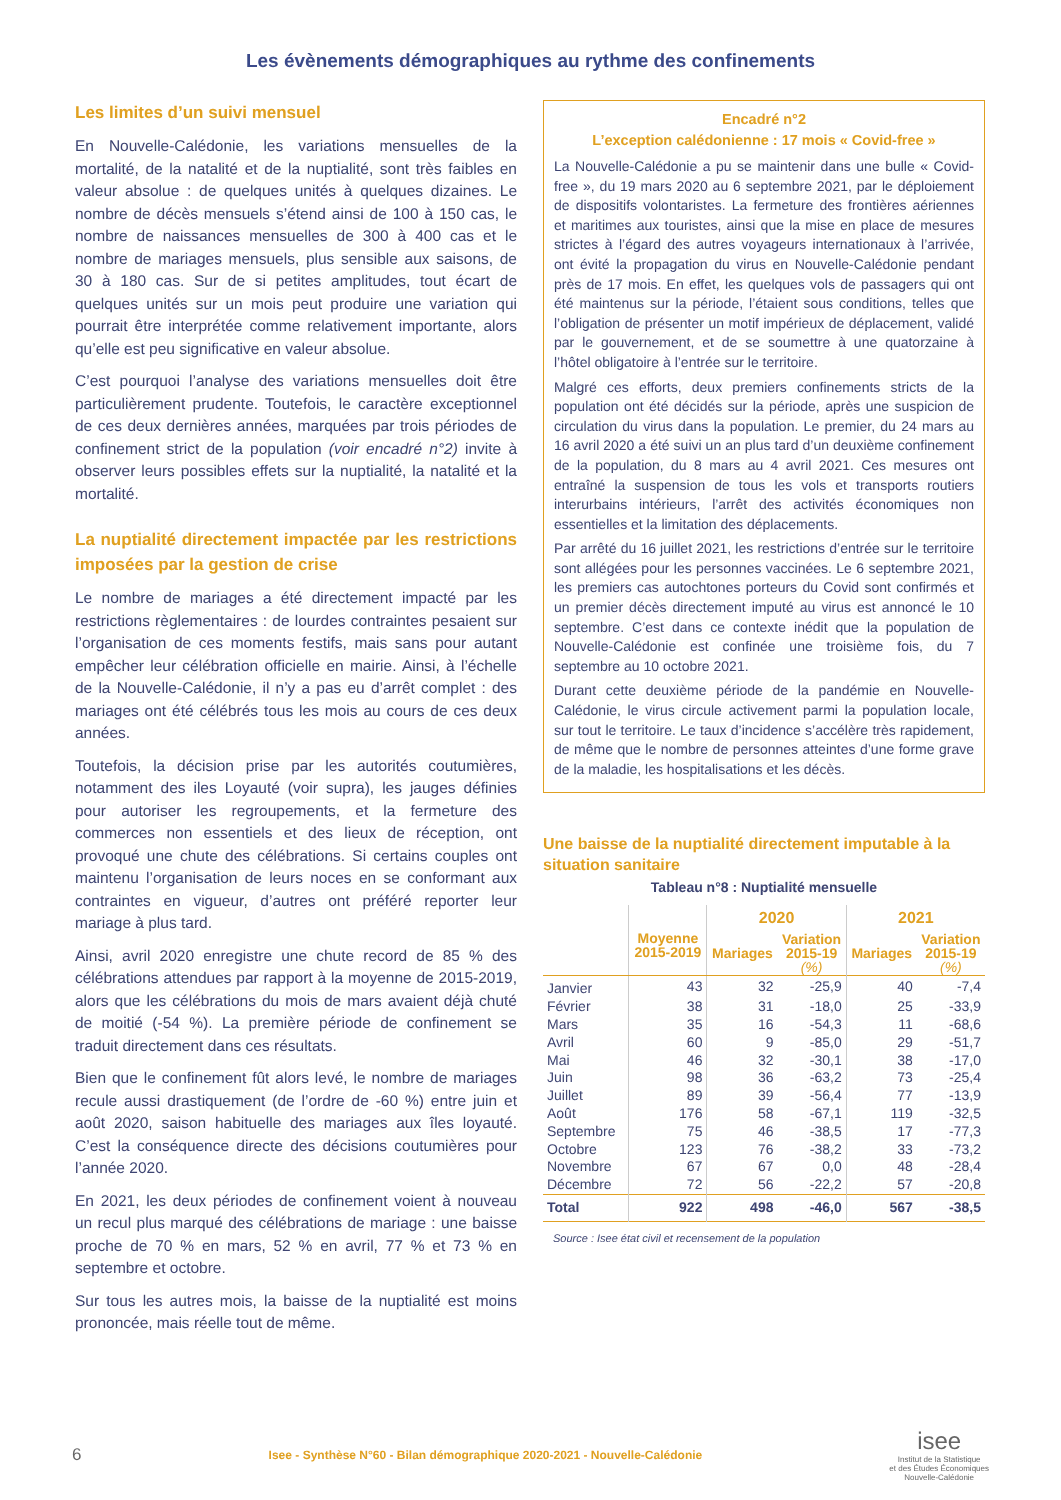Les évènements démographiques au rythme des confinements
Les limites d’un suivi mensuel
En Nouvelle-Calédonie, les variations mensuelles de la mortalité, de la natalité et de la nuptialité, sont très faibles en valeur absolue : de quelques unités à quelques dizaines. Le nombre de décès mensuels s’étend ainsi de 100 à 150 cas, le nombre de naissances mensuelles de 300 à 400 cas et le nombre de mariages mensuels, plus sensible aux saisons, de 30 à 180 cas. Sur de si petites amplitudes, tout écart de quelques unités sur un mois peut produire une variation qui pourrait être interprétée comme relativement importante, alors qu’elle est peu significative en valeur absolue.
C’est pourquoi l’analyse des variations mensuelles doit être particulièrement prudente. Toutefois, le caractère exceptionnel de ces deux dernières années, marquées par trois périodes de confinement strict de la population (voir encadré n°2) invite à observer leurs possibles effets sur la nuptialité, la natalité et la mortalité.
La nuptialité directement impactée par les restrictions imposées par la gestion de crise
Le nombre de mariages a été directement impacté par les restrictions règlementaires : de lourdes contraintes pesaient sur l’organisation de ces moments festifs, mais sans pour autant empêcher leur célébration officielle en mairie. Ainsi, à l’échelle de la Nouvelle-Calédonie, il n’y a pas eu d’arrêt complet : des mariages ont été célébrés tous les mois au cours de ces deux années.
Toutefois, la décision prise par les autorités coutumières, notamment des iles Loyauté (voir supra), les jauges définies pour autoriser les regroupements, et la fermeture des commerces non essentiels et des lieux de réception, ont provoqué une chute des célébrations. Si certains couples ont maintenu l’organisation de leurs noces en se conformant aux contraintes en vigueur, d’autres ont préféré reporter leur mariage à plus tard.
Ainsi, avril 2020 enregistre une chute record de 85 % des célébrations attendues par rapport à la moyenne de 2015-2019, alors que les célébrations du mois de mars avaient déjà chuté de moitié (-54 %). La première période de confinement se traduit directement dans ces résultats.
Bien que le confinement fût alors levé, le nombre de mariages recule aussi drastiquement (de l’ordre de -60 %) entre juin et août 2020, saison habituelle des mariages aux îles loyauté. C’est la conséquence directe des décisions coutumières pour l’année 2020.
En 2021, les deux périodes de confinement voient à nouveau un recul plus marqué des célébrations de mariage : une baisse proche de 70 % en mars, 52 % en avril, 77 % et 73 % en septembre et octobre.
Sur tous les autres mois, la baisse de la nuptialité est moins prononcée, mais réelle tout de même.
Encadré n°2
L’exception calédonienne : 17 mois « Covid-free »
La Nouvelle-Calédonie a pu se maintenir dans une bulle « Covid-free », du 19 mars 2020 au 6 septembre 2021, par le déploiement de dispositifs volontaristes. La fermeture des frontières aériennes et maritimes aux touristes, ainsi que la mise en place de mesures strictes à l’égard des autres voyageurs internationaux à l’arrivée, ont évité la propagation du virus en Nouvelle-Calédonie pendant près de 17 mois. En effet, les quelques vols de passagers qui ont été maintenus sur la période, l’étaient sous conditions, telles que l’obligation de présenter un motif impérieux de déplacement, validé par le gouvernement, et de se soumettre à une quatorzaine à l’hôtel obligatoire à l’entrée sur le territoire.
Malgré ces efforts, deux premiers confinements stricts de la population ont été décidés sur la période, après une suspicion de circulation du virus dans la population. Le premier, du 24 mars au 16 avril 2020 a été suivi un an plus tard d’un deuxième confinement de la population, du 8 mars au 4 avril 2021. Ces mesures ont entraîné la suspension de tous les vols et transports routiers interurbains intérieurs, l’arrêt des activités économiques non essentielles et la limitation des déplacements.
Par arrêté du 16 juillet 2021, les restrictions d’entrée sur le territoire sont allégées pour les personnes vaccinées. Le 6 septembre 2021, les premiers cas autochtones porteurs du Covid sont confirmés et un premier décès directement imputé au virus est annoncé le 10 septembre. C’est dans ce contexte inédit que la population de Nouvelle-Calédonie est confinée une troisième fois, du 7 septembre au 10 octobre 2021.
Durant cette deuxième période de la pandémie en Nouvelle-Calédonie, le virus circule activement parmi la population locale, sur tout le territoire. Le taux d’incidence s’accélère très rapidement, de même que le nombre de personnes atteintes d’une forme grave de la maladie, les hospitalisations et les décès.
Une baisse de la nuptialité directement imputable à la situation sanitaire
Tableau n°8 : Nuptialité mensuelle
| | Moyenne 2015-2019 | 2020 | | 2021 | |
| --- | --- | --- | --- | --- | --- |
| | | Mariages | Variation 2015-19 (%) | Mariages | Variation 2015-19 (%) |
| Janvier | 43 | 32 | -25,9 | 40 | -7,4 |
| Février | 38 | 31 | -18,0 | 25 | -33,9 |
| Mars | 35 | 16 | -54,3 | 11 | -68,6 |
| Avril | 60 | 9 | -85,0 | 29 | -51,7 |
| Mai | 46 | 32 | -30,1 | 38 | -17,0 |
| Juin | 98 | 36 | -63,2 | 73 | -25,4 |
| Juillet | 89 | 39 | -56,4 | 77 | -13,9 |
| Août | 176 | 58 | -67,1 | 119 | -32,5 |
| Septembre | 75 | 46 | -38,5 | 17 | -77,3 |
| Octobre | 123 | 76 | -38,2 | 33 | -73,2 |
| Novembre | 67 | 67 | 0,0 | 48 | -28,4 |
| Décembre | 72 | 56 | -22,2 | 57 | -20,8 |
| Total | 922 | 498 | -46,0 | 567 | -38,5 |
Source : Isee état civil et recensement de la population
6 Isee - Synthèse N°60 - Bilan démographique 2020-2021 - Nouvelle-Calédonie isee
Institut de la Statistique
et des Études Économiques
Nouvelle-Calédonie